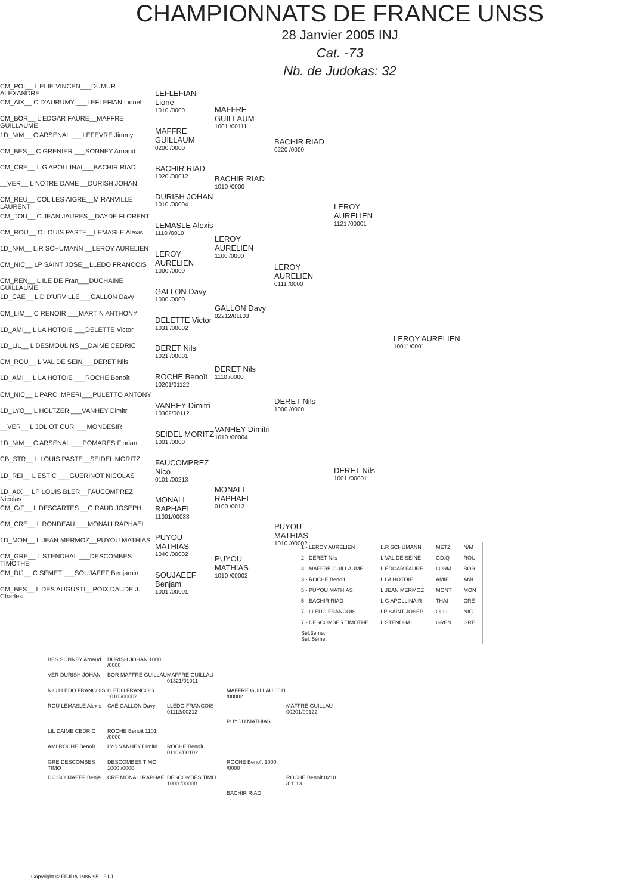CHAMPIONNATS DE FRANCE UNSS
28 Janvier 2005 INJ
Cat. -73
Nb. de Judokas: 32
CM_POI__ L ELIE VINCEN___DUMUR ALEXANDRE
CM_AIX__ C D'AURUMY ___LEFLEFIAN Lionel
CM_BOR__ L EDGAR FAURE__MAFFRE GUILLAUME
1D_N/M__ C ARSENAL ___LEFEVRE Jimmy
CM_BES__ C GRENIER ___SONNEY Arnaud
CM_CRE__ L G APOLLINAI___BACHIR RIAD
__VER__ L NOTRE DAME __DURISH JOHAN
CM_REU__ COL LES AIGRE__MIRANVILLE LAURENT
CM_TOU__ C JEAN JAURES__DAYDE FLORENT
CM_ROU__ C LOUIS PASTE__LEMASLE Alexis
1D_N/M__ L.R SCHUMANN __LEROY AURELIEN
CM_NIC__ LP SAINT JOSE__LLEDO FRANCOIS
CM_REN__ L ILE DE Fran___DUCHAINE GUILLAUME
1D_CAE__ L D D'URVILLE___GALLON Davy
CM_LIM__ C RENOIR ___MARTIN ANTHONY
1D_AMI__ L LA HOTOIE ___DELETTE Victor
1D_LIL__ L DESMOULINS __DAIME CEDRIC
CM_ROU__ L VAL DE SEIN___DERET Nils
1D_AMI__ L LA HOTOIE ___ROCHE Benoît
CM_NIC__ L PARC IMPERI___PULETTO ANTONY
1D_LYO__ L HOLTZER ___VANHEY Dimitri
__VER__ L JOLIOT CURI___MONDESIR
1D_N/M__ C ARSENAL ___POMARES Florian
CB_STR__ L LOUIS PASTE__SEIDEL MORITZ
1D_REI__ L ESTIC ___GUERINOT NICOLAS
1D_AIX__ LP LOUIS BLER__FAUCOMPREZ Nicolas
CM_C/F__ L DESCARTES __GIRAUD JOSEPH
CM_CRE__ L RONDEAU ___MONALI RAPHAEL
1D_MON__ L JEAN MERMOZ__PUYOU MATHIAS
CM_GRE__ L STENDHAL ___DESCOMBES TIMOTHE
CM_DIJ__ C SEMET ___SOUJAEEF Benjamin
CM_BES__ L DES AUGUSTI__POIX DAUDE J. Charles
LEFLEFIAN Lione
1010 /0000
MAFFRE GUILLAUM
0200 /0000
BACHIR RIAD
1020 /00012
DURISH JOHAN
1010 /00004
LEMASLE Alexis
1110 /0010
LEROY AURELIEN
1000 /0000
GALLON Davy
1000 /0000
DELETTE Victor
1031 /00002
DERET Nils
1021 /00001
ROCHE Benoît
10201/01122
VANHEY Dimitri
10302/00112
SEIDEL MORITZ
1001 /0000
FAUCOMPREZ Nico
0101 /00213
MONALI RAPHAEL
11001/00033
PUYOU MATHIAS
1040 /00002
SOUJAEEF Benjam
1001 /00001
MAFFRE GUILLAUM
1001 /00111
BACHIR RIAD
1010 /0000
LEROY AURELIEN
1100 /0000
GALLON Davy
02212/01103
DERET Nils
1110 /0000
VANHEY Dimitri
1010 /00004
MONALI RAPHAEL
0100 /0012
PUYOU MATHIAS
1010 /00002
BACHIR RIAD
0220 /0000
LEROY AURELIEN
0111 /0000
DERET Nils
1000 /0000
PUYOU MATHIAS
1010 /00002
LEROY AURELIEN
1121 /00001
DERET Nils
1001 /00001
LEROY AURELIEN
10011/0001
| 1 - LEROY AURELIEN | L.R SCHUMANN | METZ | N/M |
| 2 - DERET Nils | L VAL DE SEINE | GD.Q | ROU |
| 3 - MAFFRE GUILLAUME | L EDGAR FAURE | LORM | BOR |
| 3 - ROCHE Benoît | L LA HOTOIE | AMIE | AMI |
| 5 - PUYOU MATHIAS | L JEAN MERMOZ | MONT | MON |
| 5 - BACHIR RIAD | L G APOLLINAIR | THAI | CRE |
| 7 - LLEDO FRANCOIS | LP SAINT JOSEP | OLLI | NIC |
| 7 - DESCOMBES TIMOTHE | L STENDHAL | GREN | GRE |
| Sel.3ème: Sel. 5ème: | | | |
BES SONNEY Arnaud
DURISH JOHAN 1000 /0000
VER DURISH JOHAN
BOR MAFFRE GUILLAU
MAFFRE GUILLAU 01321/01011
NIC LLEDO FRANCOIS
LLEDO FRANCOIS 1010 /00002
MAFFRE GUILLAU 0011 /00002
ROU LEMASLE Alexis
CAE GALLON Davy
LLEDO FRANCOIS 01112/00212
MAFFRE GUILLAU 00201/00122
PUYOU MATHIAS
LIL DAIME CEDRIC
ROCHE Benoît 1101 /0000
AMI ROCHE Benoît
LYO VANHEY Dimitri
ROCHE Benoît 01102/00102
GRE DESCOMBES TIMO
DESCOMBES TIMO 1000 /0000
ROCHE Benoît 1000 /0000
DIJ SOUJAEEF Benja
CRE MONALI RAPHAE
DESCOMBES TIMO 1000 /0000B
ROCHE Benoît 0210 /01113
BACHIR RIAD
Copyright © FFJDA 1986-95 - F.I.J.